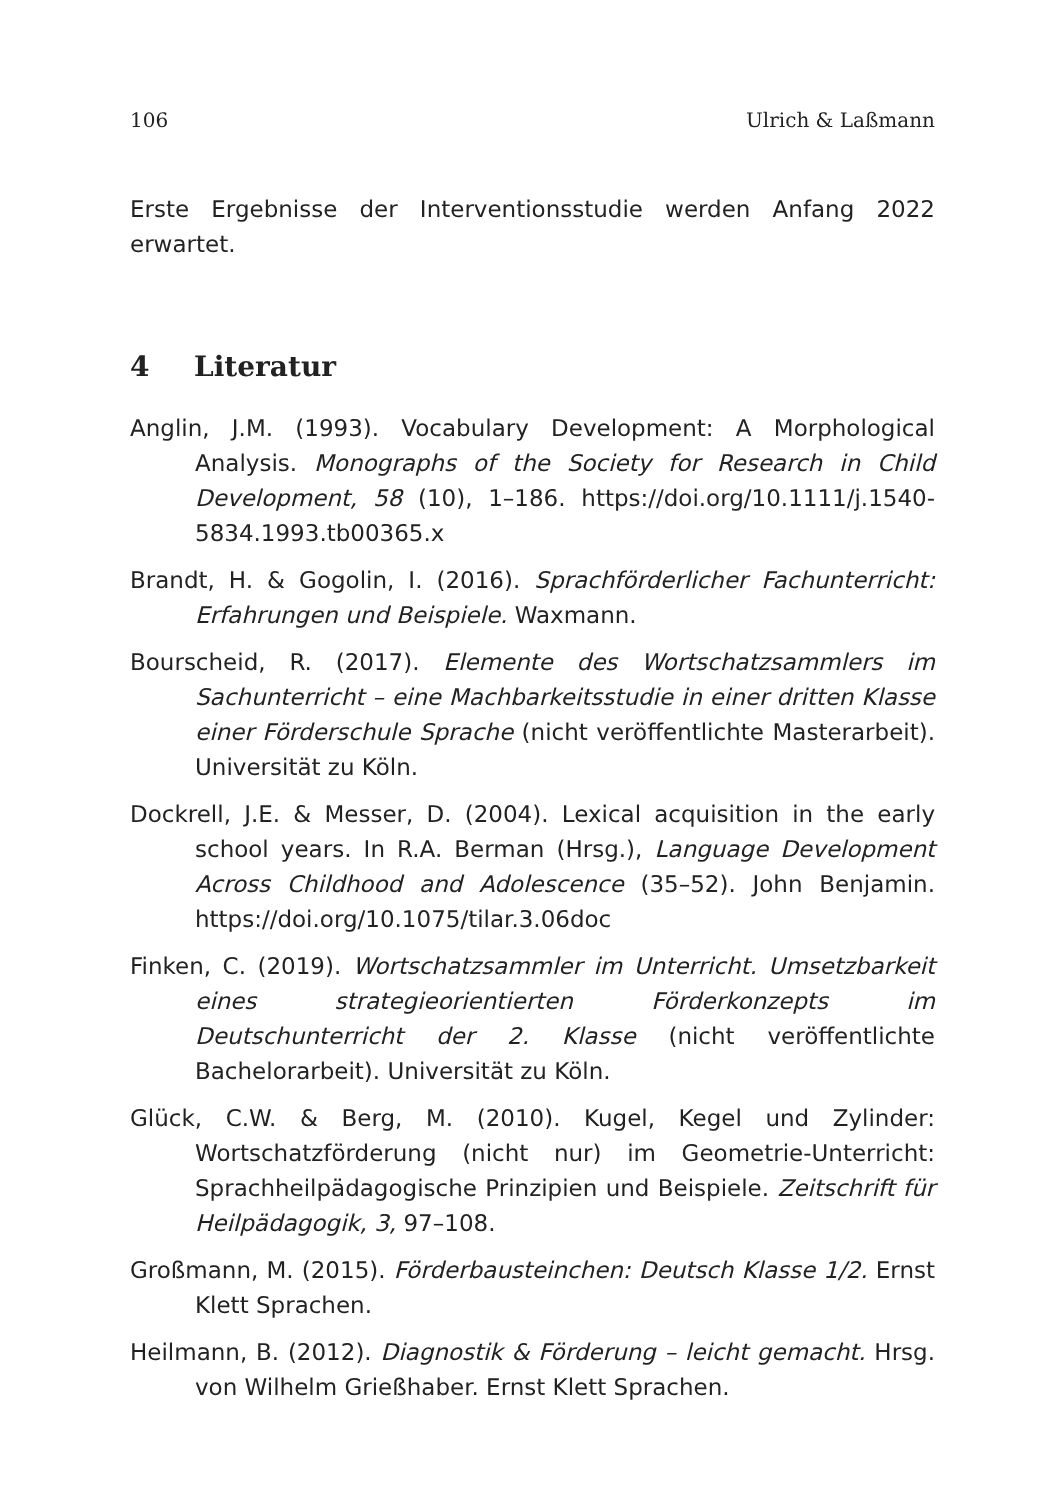106 Ulrich & Laßmann
Erste Ergebnisse der Interventionsstudie werden Anfang 2022 erwartet.
4 Literatur
Anglin, J.M. (1993). Vocabulary Development: A Morphological Analysis. Monographs of the Society for Research in Child Development, 58 (10), 1–186. https://doi.org/10.1111/j.1540-5834.1993.tb00365.x
Brandt, H. & Gogolin, I. (2016). Sprachförderlicher Fachunterricht: Erfahrungen und Beispiele. Waxmann.
Bourscheid, R. (2017). Elemente des Wortschatzsammlers im Sachunterricht – eine Machbarkeitsstudie in einer dritten Klasse einer Förderschule Sprache (nicht veröffentlichte Masterarbeit). Universität zu Köln.
Dockrell, J.E. & Messer, D. (2004). Lexical acquisition in the early school years. In R.A. Berman (Hrsg.), Language Development Across Childhood and Adolescence (35–52). John Benjamin. https://doi.org/10.1075/tilar.3.06doc
Finken, C. (2019). Wortschatzsammler im Unterricht. Umsetzbarkeit eines strategieorientierten Förderkonzepts im Deutschunterricht der 2. Klasse (nicht veröffentlichte Bachelorarbeit). Universität zu Köln.
Glück, C.W. & Berg, M. (2010). Kugel, Kegel und Zylinder: Wortschatzförderung (nicht nur) im Geometrie-Unterricht: Sprachheilpädagogische Prinzipien und Beispiele. Zeitschrift für Heilpädagogik, 3, 97–108.
Großmann, M. (2015). Förderbausteinchen: Deutsch Klasse 1/2. Ernst Klett Sprachen.
Heilmann, B. (2012). Diagnostik & Förderung – leicht gemacht. Hrsg. von Wilhelm Grießhaber. Ernst Klett Sprachen.